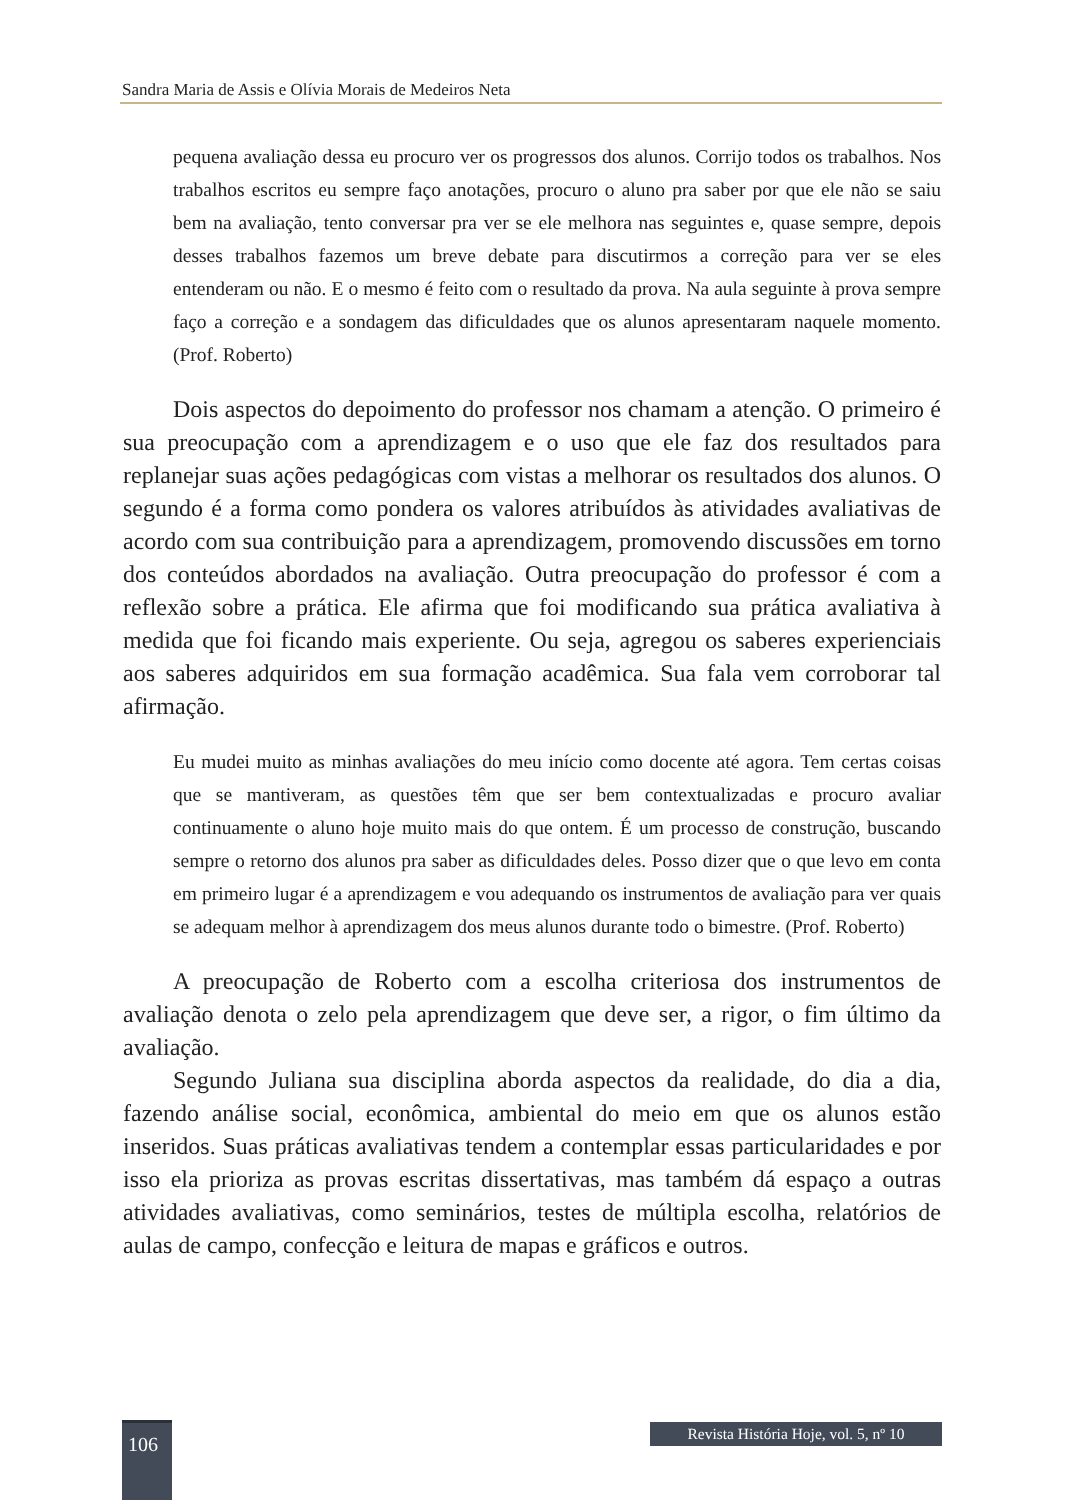Sandra Maria de Assis e Olívia Morais de Medeiros Neta
pequena avaliação dessa eu procuro ver os progressos dos alunos. Corrijo todos os trabalhos. Nos trabalhos escritos eu sempre faço anotações, procuro o aluno pra saber por que ele não se saiu bem na avaliação, tento conversar pra ver se ele melhora nas seguintes e, quase sempre, depois desses trabalhos fazemos um breve debate para discutirmos a correção para ver se eles entenderam ou não. E o mesmo é feito com o resultado da prova. Na aula seguinte à prova sempre faço a correção e a sondagem das dificuldades que os alunos apresentaram naquele momento. (Prof. Roberto)
Dois aspectos do depoimento do professor nos chamam a atenção. O primeiro é sua preocupação com a aprendizagem e o uso que ele faz dos resultados para replanejar suas ações pedagógicas com vistas a melhorar os resultados dos alunos. O segundo é a forma como pondera os valores atribuídos às atividades avaliativas de acordo com sua contribuição para a aprendizagem, promovendo discussões em torno dos conteúdos abordados na avaliação. Outra preocupação do professor é com a reflexão sobre a prática. Ele afirma que foi modificando sua prática avaliativa à medida que foi ficando mais experiente. Ou seja, agregou os saberes experienciais aos saberes adquiridos em sua formação acadêmica. Sua fala vem corroborar tal afirmação.
Eu mudei muito as minhas avaliações do meu início como docente até agora. Tem certas coisas que se mantiveram, as questões têm que ser bem contextualizadas e procuro avaliar continuamente o aluno hoje muito mais do que ontem. É um processo de construção, buscando sempre o retorno dos alunos pra saber as dificuldades deles. Posso dizer que o que levo em conta em primeiro lugar é a aprendizagem e vou adequando os instrumentos de avaliação para ver quais se adequam melhor à aprendizagem dos meus alunos durante todo o bimestre. (Prof. Roberto)
A preocupação de Roberto com a escolha criteriosa dos instrumentos de avaliação denota o zelo pela aprendizagem que deve ser, a rigor, o fim último da avaliação.
Segundo Juliana sua disciplina aborda aspectos da realidade, do dia a dia, fazendo análise social, econômica, ambiental do meio em que os alunos estão inseridos. Suas práticas avaliativas tendem a contemplar essas particularidades e por isso ela prioriza as provas escritas dissertativas, mas também dá espaço a outras atividades avaliativas, como seminários, testes de múltipla escolha, relatórios de aulas de campo, confecção e leitura de mapas e gráficos e outros.
106
Revista História Hoje, vol. 5, nº 10